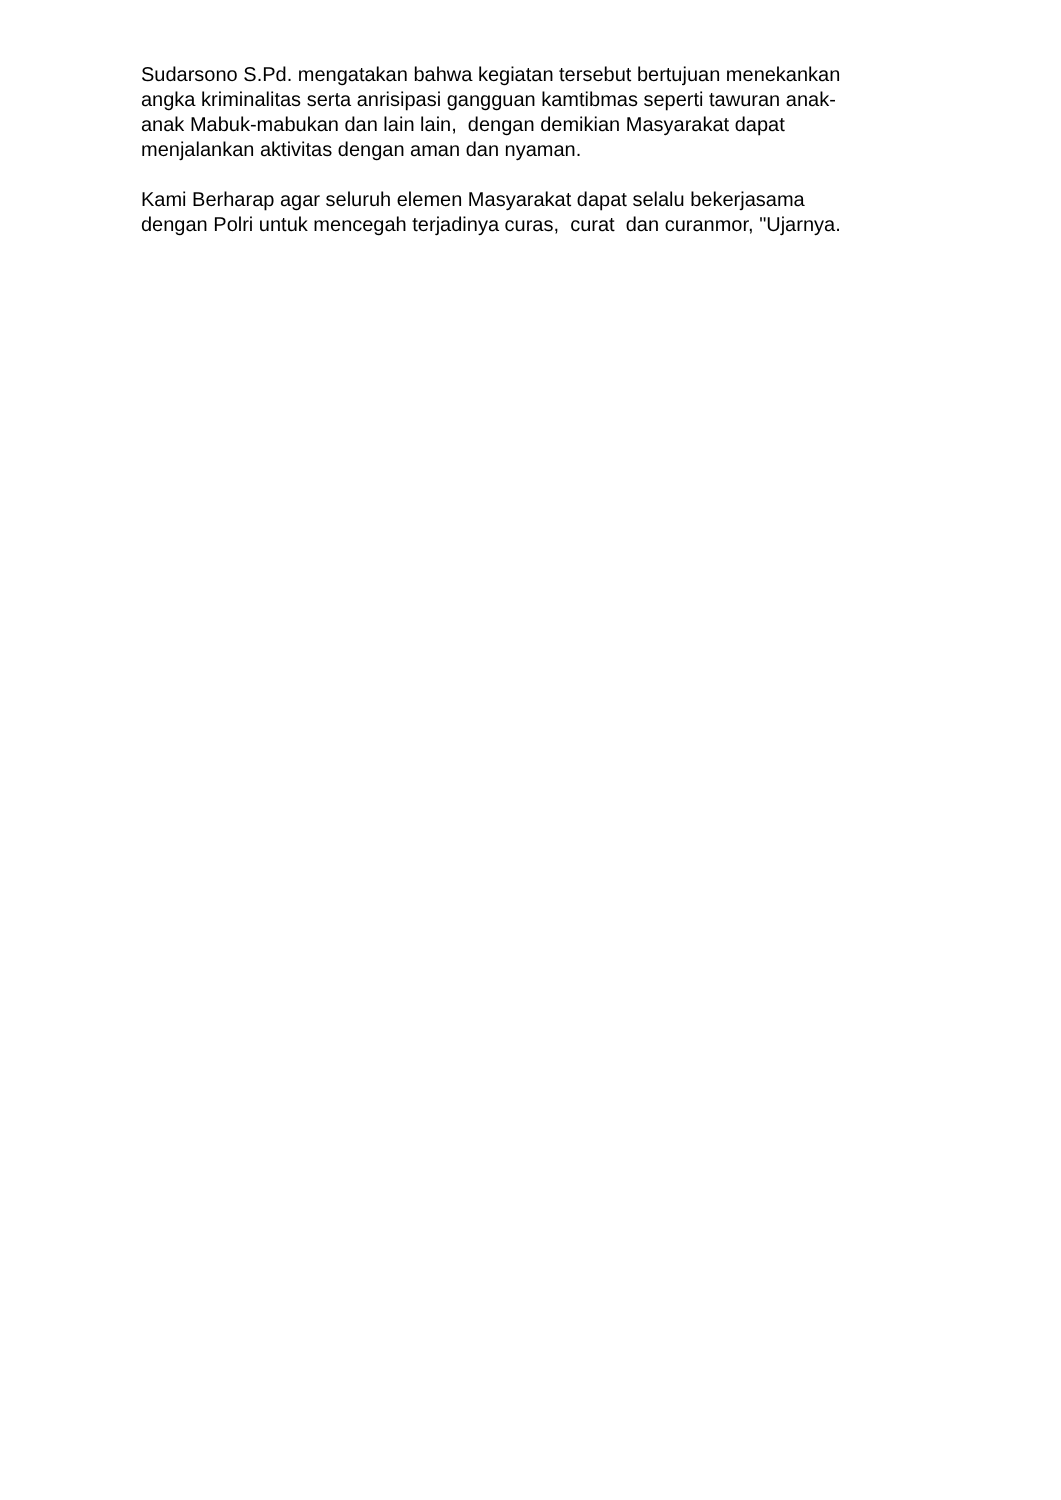Sudarsono S.Pd. mengatakan bahwa kegiatan tersebut bertujuan menekankan angka kriminalitas serta anrisipasi gangguan kamtibmas seperti tawuran anak- anak Mabuk-mabukan dan lain lain, dengan demikian Masyarakat dapat menjalankan aktivitas dengan aman dan nyaman.
Kami Berharap agar seluruh elemen Masyarakat dapat selalu bekerjasama dengan Polri untuk mencegah terjadinya curas, curat dan curanmor, "Ujarnya.